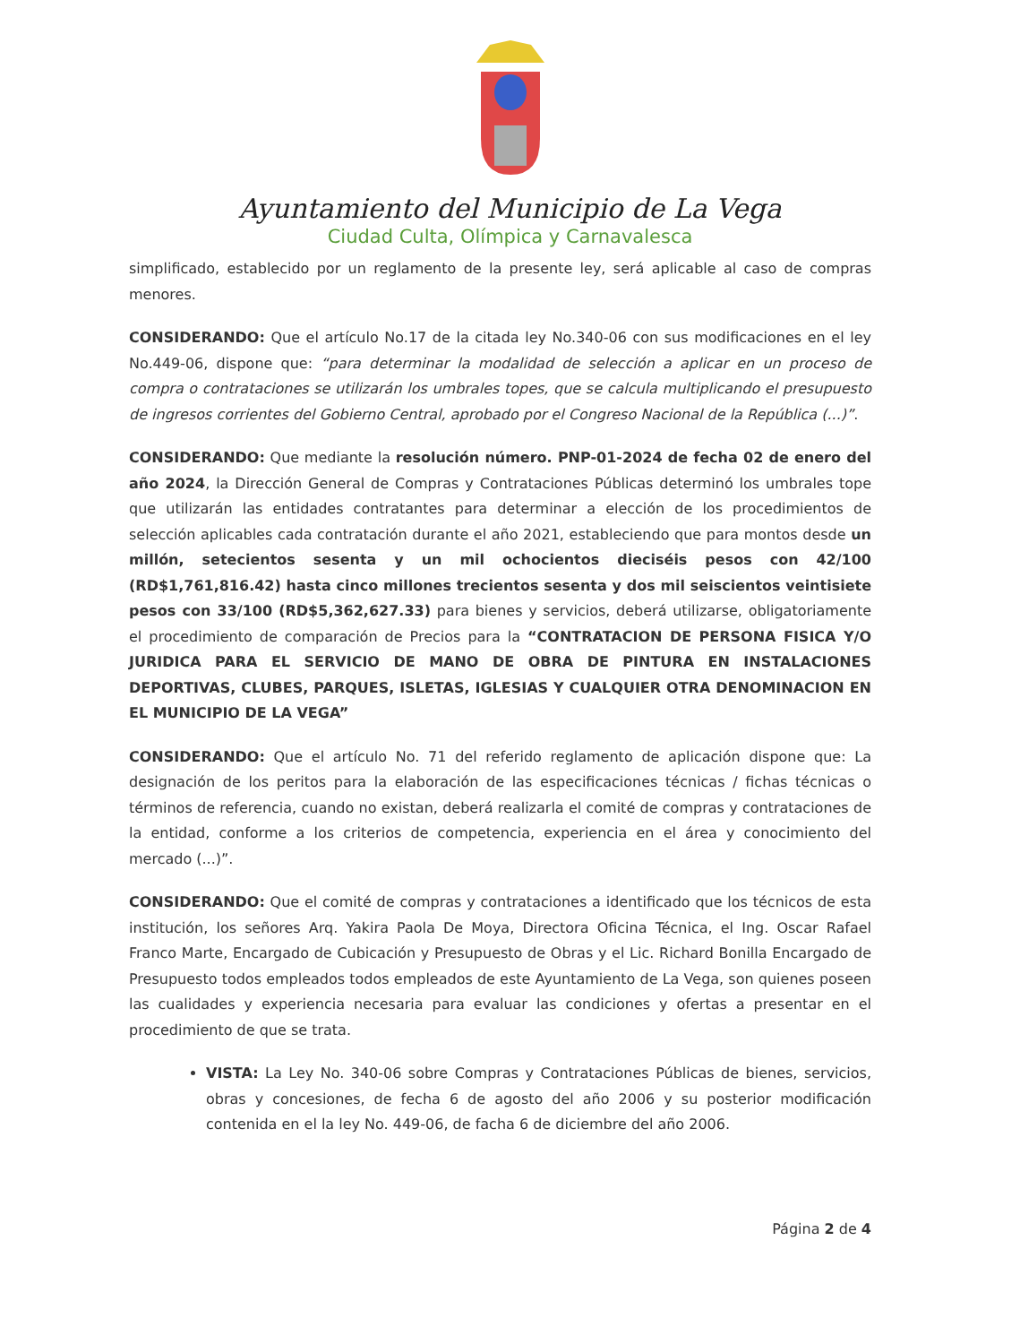Ayuntamiento del Municipio de La Vega
Ciudad Culta, Olímpica y Carnavalesca
simplificado, establecido por un reglamento de la presente ley, será aplicable al caso de compras menores.
CONSIDERANDO: Que el artículo No.17 de la citada ley No.340-06 con sus modificaciones en el ley No.449-06, dispone que: “para determinar la modalidad de selección a aplicar en un proceso de compra o contrataciones se utilizarán los umbrales topes, que se calcula multiplicando el presupuesto de ingresos corrientes del Gobierno Central, aprobado por el Congreso Nacional de la República (...)”.
CONSIDERANDO: Que mediante la resolución número. PNP-01-2024 de fecha 02 de enero del año 2024, la Dirección General de Compras y Contrataciones Públicas determinó los umbrales tope que utilizarán las entidades contratantes para determinar a elección de los procedimientos de selección aplicables cada contratación durante el año 2021, estableciendo que para montos desde un millón, setecientos sesenta y un mil ochocientos dieciséis pesos con 42/100 (RD$1,761,816.42) hasta cinco millones trecientos sesenta y dos mil seiscientos veintisiete pesos con 33/100 (RD$5,362,627.33) para bienes y servicios, deberá utilizarse, obligatoriamente el procedimiento de comparación de Precios para la “CONTRATACION DE PERSONA FISICA Y/O JURIDICA PARA EL SERVICIO DE MANO DE OBRA DE PINTURA EN INSTALACIONES DEPORTIVAS, CLUBES, PARQUES, ISLETAS, IGLESIAS Y CUALQUIER OTRA DENOMINACION EN EL MUNICIPIO DE LA VEGA”
CONSIDERANDO: Que el artículo No. 71 del referido reglamento de aplicación dispone que: La designación de los peritos para la elaboración de las especificaciones técnicas / fichas técnicas o términos de referencia, cuando no existan, deberá realizarla el comité de compras y contrataciones de la entidad, conforme a los criterios de competencia, experiencia en el área y conocimiento del mercado (...)”.
CONSIDERANDO: Que el comité de compras y contrataciones a identificado que los técnicos de esta institución, los señores Arq. Yakira Paola De Moya, Directora Oficina Técnica, el Ing. Oscar Rafael Franco Marte, Encargado de Cubicación y Presupuesto de Obras y el Lic. Richard Bonilla Encargado de Presupuesto todos empleados todos empleados de este Ayuntamiento de La Vega, son quienes poseen las cualidades y experiencia necesaria para evaluar las condiciones y ofertas a presentar en el procedimiento de que se trata.
VISTA: La Ley No. 340-06 sobre Compras y Contrataciones Públicas de bienes, servicios, obras y concesiones, de fecha 6 de agosto del año 2006 y su posterior modificación contenida en el la ley No. 449-06, de facha 6 de diciembre del año 2006.
Página 2 de 4